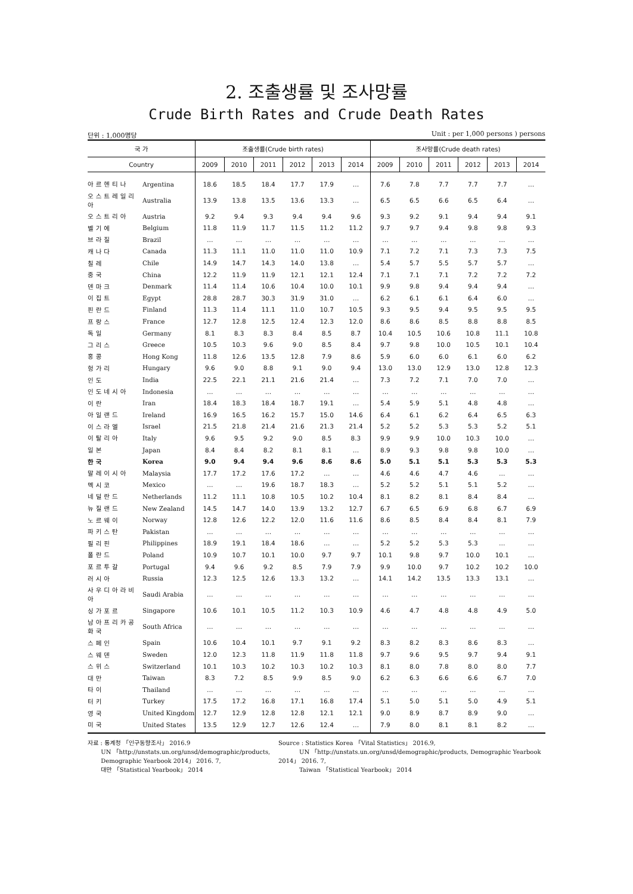2. 조출생률 및 조사망률
Crude Birth Rates and Crude Death Rates
단위 : 1,000명당 Unit : per 1,000 persons ) persons
| 국 가 | | 조출생률(Crude birth rates) | | | | | | 조사망률(Crude death rates) | | | | | |
| --- | --- | --- | --- | --- | --- | --- | --- | --- | --- | --- | --- | --- | --- |
| Country | | 2009 | 2010 | 2011 | 2012 | 2013 | 2014 | 2009 | 2010 | 2011 | 2012 | 2013 | 2014 |
| 아르헨티나 | Argentina | 18.6 | 18.5 | 18.4 | 17.7 | 17.9 | … | 7.6 | 7.8 | 7.7 | 7.7 | 7.7 | … |
| 오스트레일리아 | Australia | 13.9 | 13.8 | 13.5 | 13.6 | 13.3 | … | 6.5 | 6.5 | 6.6 | 6.5 | 6.4 | … |
| 오스트리아 | Austria | 9.2 | 9.4 | 9.3 | 9.4 | 9.4 | 9.6 | 9.3 | 9.2 | 9.1 | 9.4 | 9.4 | 9.1 |
| 벨기에 | Belgium | 11.8 | 11.9 | 11.7 | 11.5 | 11.2 | 11.2 | 9.7 | 9.7 | 9.4 | 9.8 | 9.8 | 9.3 |
| 브라질 | Brazil | … | … | … | … | … | … | … | … | … | … | … | … |
| 캐나다 | Canada | 11.3 | 11.1 | 11.0 | 11.0 | 11.0 | 10.9 | 7.1 | 7.2 | 7.1 | 7.3 | 7.3 | 7.5 |
| 칠레 | Chile | 14.9 | 14.7 | 14.3 | 14.0 | 13.8 | … | 5.4 | 5.7 | 5.5 | 5.7 | 5.7 | … |
| 중국 | China | 12.2 | 11.9 | 11.9 | 12.1 | 12.1 | 12.4 | 7.1 | 7.1 | 7.1 | 7.2 | 7.2 | 7.2 |
| 덴마크 | Denmark | 11.4 | 11.4 | 10.6 | 10.4 | 10.0 | 10.1 | 9.9 | 9.8 | 9.4 | 9.4 | 9.4 | … |
| 이집트 | Egypt | 28.8 | 28.7 | 30.3 | 31.9 | 31.0 | … | 6.2 | 6.1 | 6.1 | 6.4 | 6.0 | … |
| 핀란드 | Finland | 11.3 | 11.4 | 11.1 | 11.0 | 10.7 | 10.5 | 9.3 | 9.5 | 9.4 | 9.5 | 9.5 | 9.5 |
| 프랑스 | France | 12.7 | 12.8 | 12.5 | 12.4 | 12.3 | 12.0 | 8.6 | 8.6 | 8.5 | 8.8 | 8.8 | 8.5 |
| 독일 | Germany | 8.1 | 8.3 | 8.3 | 8.4 | 8.5 | 8.7 | 10.4 | 10.5 | 10.6 | 10.8 | 11.1 | 10.8 |
| 그리스 | Greece | 10.5 | 10.3 | 9.6 | 9.0 | 8.5 | 8.4 | 9.7 | 9.8 | 10.0 | 10.5 | 10.1 | 10.4 |
| 홍콩 | Hong Kong | 11.8 | 12.6 | 13.5 | 12.8 | 7.9 | 8.6 | 5.9 | 6.0 | 6.0 | 6.1 | 6.0 | 6.2 |
| 헝가리 | Hungary | 9.6 | 9.0 | 8.8 | 9.1 | 9.0 | 9.4 | 13.0 | 13.0 | 12.9 | 13.0 | 12.8 | 12.3 |
| 인도 | India | 22.5 | 22.1 | 21.1 | 21.6 | 21.4 | … | 7.3 | 7.2 | 7.1 | 7.0 | 7.0 | … |
| 인도네시아 | Indonesia | … | … | … | … | … | … | … | … | … | … | … | … |
| 이란 | Iran | 18.4 | 18.3 | 18.4 | 18.7 | 19.1 | … | 5.4 | 5.9 | 5.1 | 4.8 | 4.8 | … |
| 아일랜드 | Ireland | 16.9 | 16.5 | 16.2 | 15.7 | 15.0 | 14.6 | 6.4 | 6.1 | 6.2 | 6.4 | 6.5 | 6.3 |
| 이스라엘 | Israel | 21.5 | 21.8 | 21.4 | 21.6 | 21.3 | 21.4 | 5.2 | 5.2 | 5.3 | 5.3 | 5.2 | 5.1 |
| 이탈리아 | Italy | 9.6 | 9.5 | 9.2 | 9.0 | 8.5 | 8.3 | 9.9 | 9.9 | 10.0 | 10.3 | 10.0 | … |
| 일본 | Japan | 8.4 | 8.4 | 8.2 | 8.1 | 8.1 | … | 8.9 | 9.3 | 9.8 | 9.8 | 10.0 | … |
| 한국 | Korea | 9.0 | 9.4 | 9.4 | 9.6 | 8.6 | 8.6 | 5.0 | 5.1 | 5.1 | 5.3 | 5.3 | 5.3 |
| 말레이시아 | Malaysia | 17.7 | 17.2 | 17.6 | 17.2 | … | … | 4.6 | 4.6 | 4.7 | 4.6 | … | … |
| 멕시코 | Mexico | … | … | 19.6 | 18.7 | 18.3 | … | 5.2 | 5.2 | 5.1 | 5.1 | 5.2 | … |
| 네덜란드 | Netherlands | 11.2 | 11.1 | 10.8 | 10.5 | 10.2 | 10.4 | 8.1 | 8.2 | 8.1 | 8.4 | 8.4 | … |
| 뉴질랜드 | New Zealand | 14.5 | 14.7 | 14.0 | 13.9 | 13.2 | 12.7 | 6.7 | 6.5 | 6.9 | 6.8 | 6.7 | 6.9 |
| 노르웨이 | Norway | 12.8 | 12.6 | 12.2 | 12.0 | 11.6 | 11.6 | 8.6 | 8.5 | 8.4 | 8.4 | 8.1 | 7.9 |
| 파키스탄 | Pakistan | … | … | … | … | … | … | … | … | … | … | … | … |
| 필리핀 | Philippines | 18.9 | 19.1 | 18.4 | 18.6 | … | … | 5.2 | 5.2 | 5.3 | 5.3 | … | … |
| 폴란드 | Poland | 10.9 | 10.7 | 10.1 | 10.0 | 9.7 | 9.7 | 10.1 | 9.8 | 9.7 | 10.0 | 10.1 | … |
| 포르투갈 | Portugal | 9.4 | 9.6 | 9.2 | 8.5 | 7.9 | 7.9 | 9.9 | 10.0 | 9.7 | 10.2 | 10.2 | 10.0 |
| 러시아 | Russia | 12.3 | 12.5 | 12.6 | 13.3 | 13.2 | … | 14.1 | 14.2 | 13.5 | 13.3 | 13.1 | … |
| 사우디아라비아 | Saudi Arabia | … | … | … | … | … | … | … | … | … | … | … | … |
| 싱가포르 | Singapore | 10.6 | 10.1 | 10.5 | 11.2 | 10.3 | 10.9 | 4.6 | 4.7 | 4.8 | 4.8 | 4.9 | 5.0 |
| 남아프리카공화국 | South Africa | … | … | … | … | … | … | … | … | … | … | … | … |
| 스페인 | Spain | 10.6 | 10.4 | 10.1 | 9.7 | 9.1 | 9.2 | 8.3 | 8.2 | 8.3 | 8.6 | 8.3 | … |
| 스웨덴 | Sweden | 12.0 | 12.3 | 11.8 | 11.9 | 11.8 | 11.8 | 9.7 | 9.6 | 9.5 | 9.7 | 9.4 | 9.1 |
| 스위스 | Switzerland | 10.1 | 10.3 | 10.2 | 10.3 | 10.2 | 10.3 | 8.1 | 8.0 | 7.8 | 8.0 | 8.0 | 7.7 |
| 대만 | Taiwan | 8.3 | 7.2 | 8.5 | 9.9 | 8.5 | 9.0 | 6.2 | 6.3 | 6.6 | 6.6 | 6.7 | 7.0 |
| 타이 | Thailand | … | … | … | … | … | … | … | … | … | … | … | … |
| 터키 | Turkey | 17.5 | 17.2 | 16.8 | 17.1 | 16.8 | 17.4 | 5.1 | 5.0 | 5.1 | 5.0 | 4.9 | 5.1 |
| 영국 | United Kingdom | 12.7 | 12.9 | 12.8 | 12.8 | 12.1 | 12.1 | 9.0 | 8.9 | 8.7 | 8.9 | 9.0 | … |
| 미국 | United States | 13.5 | 12.9 | 12.7 | 12.6 | 12.4 | … | 7.9 | 8.0 | 8.1 | 8.1 | 8.2 | … |
자료 : 통계청 「인구동향조사」 2016.9
UN 「http://unstats.un.org/unsd/demographic/products,
Demographic Yearbook 2014」 2016. 7,
대만 「Statistical Yearbook」 2014
Source : Statistics Korea 「Vital Statistics」 2016.9,
UN 「http://unstats.un.org/unsd/demographic/products, Demographic Yearbook 2014」 2016. 7,
Taiwan 「Statistical Yearbook」 2014